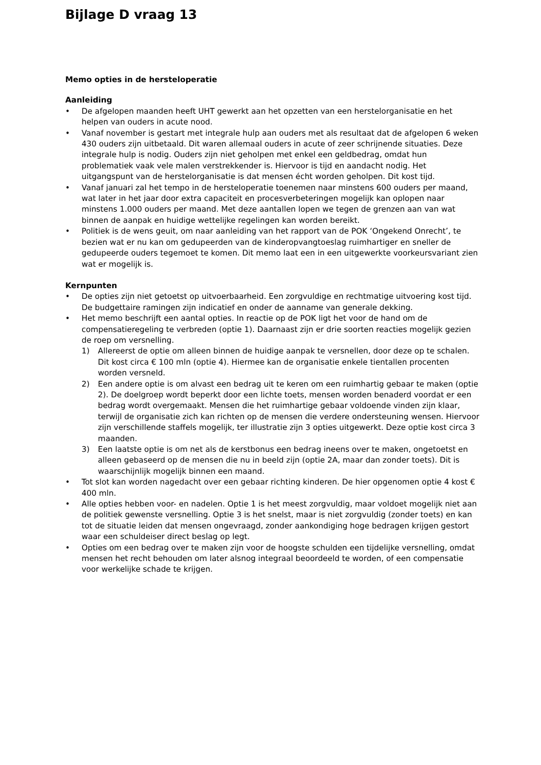Bijlage D vraag 13
Memo opties in de hersteloperatie
Aanleiding
• De afgelopen maanden heeft UHT gewerkt aan het opzetten van een herstelorganisatie en het helpen van ouders in acute nood.
• Vanaf november is gestart met integrale hulp aan ouders met als resultaat dat de afgelopen 6 weken 430 ouders zijn uitbetaald. Dit waren allemaal ouders in acute of zeer schrijnende situaties. Deze integrale hulp is nodig. Ouders zijn niet geholpen met enkel een geldbedrag, omdat hun problematiek vaak vele malen verstrekkender is. Hiervoor is tijd en aandacht nodig. Het uitgangspunt van de herstelorganisatie is dat mensen écht worden geholpen. Dit kost tijd.
• Vanaf januari zal het tempo in de hersteloperatie toenemen naar minstens 600 ouders per maand, wat later in het jaar door extra capaciteit en procesverbeteringen mogelijk kan oplopen naar minstens 1.000 ouders per maand. Met deze aantallen lopen we tegen de grenzen aan van wat binnen de aanpak en huidige wettelijke regelingen kan worden bereikt.
• Politiek is de wens geuit, om naar aanleiding van het rapport van de POK ‘Ongekend Onrecht’, te bezien wat er nu kan om gedupeerden van de kinderopvangtoeslag ruimhartiger en sneller de gedupeerde ouders tegemoet te komen. Dit memo laat een in een uitgewerkte voorkeursvariant zien wat er mogelijk is.
Kernpunten
• De opties zijn niet getoetst op uitvoerbaarheid. Een zorgvuldige en rechtmatige uitvoering kost tijd. De budgettaire ramingen zijn indicatief en onder de aanname van generale dekking.
• Het memo beschrijft een aantal opties. In reactie op de POK ligt het voor de hand om de compensatieregeling te verbreden (optie 1). Daarnaast zijn er drie soorten reacties mogelijk gezien de roep om versnelling.
1) Allereerst de optie om alleen binnen de huidige aanpak te versnellen, door deze op te schalen. Dit kost circa € 100 mln (optie 4). Hiermee kan de organisatie enkele tientallen procenten worden versneld.
2) Een andere optie is om alvast een bedrag uit te keren om een ruimhartig gebaar te maken (optie 2). De doelgroep wordt beperkt door een lichte toets, mensen worden benaderd voordat er een bedrag wordt overgemaakt. Mensen die het ruimhartige gebaar voldoende vinden zijn klaar, terwijl de organisatie zich kan richten op de mensen die verdere ondersteuning wensen. Hiervoor zijn verschillende staffels mogelijk, ter illustratie zijn 3 opties uitgewerkt. Deze optie kost circa 3 maanden.
3) Een laatste optie is om net als de kerstbonus een bedrag ineens over te maken, ongetoetst en alleen gebaseerd op de mensen die nu in beeld zijn (optie 2A, maar dan zonder toets). Dit is waarschijnlijk mogelijk binnen een maand.
• Tot slot kan worden nagedacht over een gebaar richting kinderen. De hier opgenomen optie 4 kost € 400 mln.
• Alle opties hebben voor- en nadelen. Optie 1 is het meest zorgvuldig, maar voldoet mogelijk niet aan de politiek gewenste versnelling. Optie 3 is het snelst, maar is niet zorgvuldig (zonder toets) en kan tot de situatie leiden dat mensen ongevraagd, zonder aankondiging hoge bedragen krijgen gestort waar een schuldeiser direct beslag op legt.
• Opties om een bedrag over te maken zijn voor de hoogste schulden een tijdelijke versnelling, omdat mensen het recht behouden om later alsnog integraal beoordeeld te worden, of een compensatie voor werkelijke schade te krijgen.